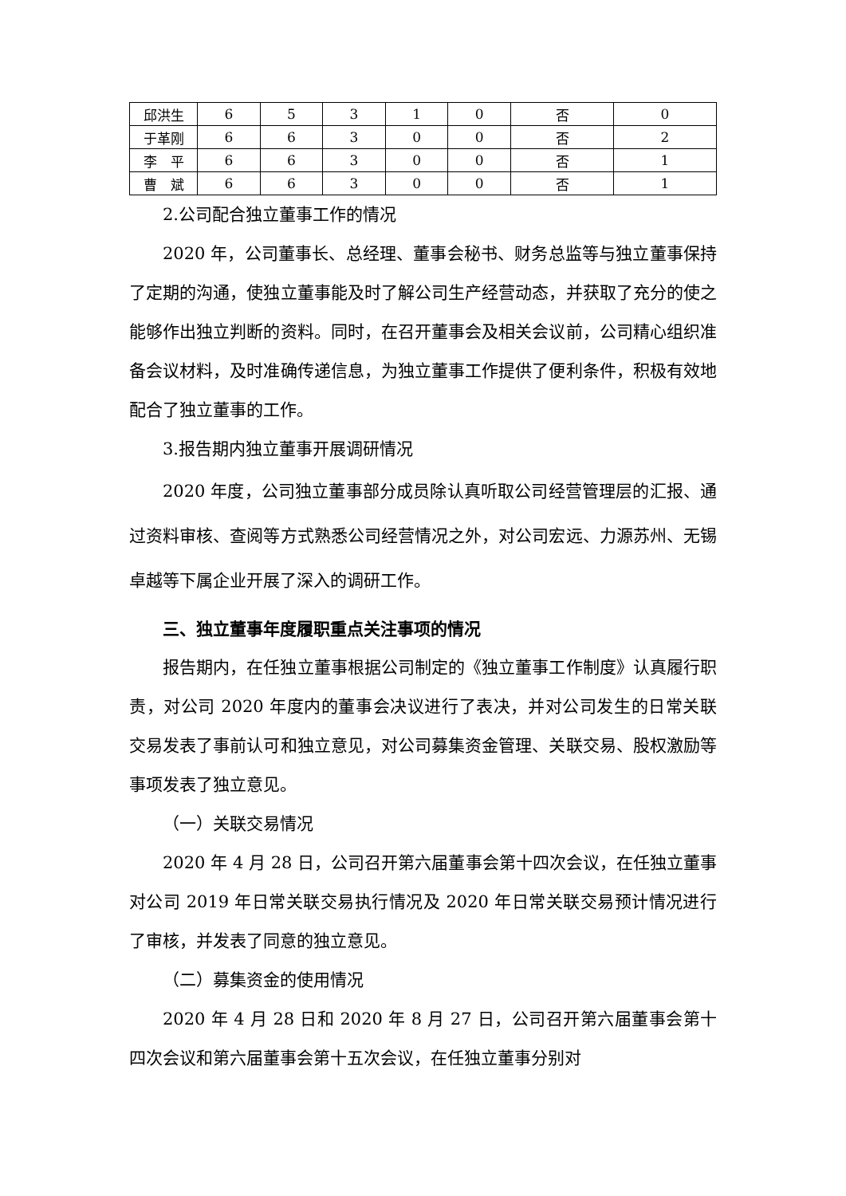| 邱洪生 | 6 | 5 | 3 | 1 | 0 | 否 | 0 |
| 于革刚 | 6 | 6 | 3 | 0 | 0 | 否 | 2 |
| 李 平 | 6 | 6 | 3 | 0 | 0 | 否 | 1 |
| 曹 斌 | 6 | 6 | 3 | 0 | 0 | 否 | 1 |
2.公司配合独立董事工作的情况
2020 年，公司董事长、总经理、董事会秘书、财务总监等与独立董事保持了定期的沟通，使独立董事能及时了解公司生产经营动态，并获取了充分的使之能够作出独立判断的资料。同时，在召开董事会及相关会议前，公司精心组织准备会议材料，及时准确传递信息，为独立董事工作提供了便利条件，积极有效地配合了独立董事的工作。
3.报告期内独立董事开展调研情况
2020 年度，公司独立董事部分成员除认真听取公司经营管理层的汇报、通过资料审核、查阅等方式熟悉公司经营情况之外，对公司宏远、力源苏州、无锡卓越等下属企业开展了深入的调研工作。
三、独立董事年度履职重点关注事项的情况
报告期内，在任独立董事根据公司制定的《独立董事工作制度》认真履行职责，对公司 2020 年度内的董事会决议进行了表决，并对公司发生的日常关联交易发表了事前认可和独立意见，对公司募集资金管理、关联交易、股权激励等事项发表了独立意见。
（一）关联交易情况
2020 年 4 月 28 日，公司召开第六届董事会第十四次会议，在任独立董事对公司 2019 年日常关联交易执行情况及 2020 年日常关联交易预计情况进行了审核，并发表了同意的独立意见。
（二）募集资金的使用情况
2020 年 4 月 28 日和 2020 年 8 月 27 日，公司召开第六届董事会第十四次会议和第六届董事会第十五次会议，在任独立董事分别对